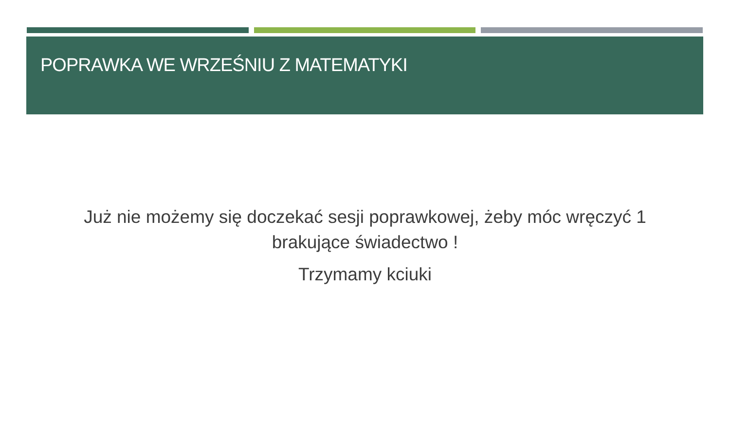POPRAWKA WE WRZEŚNIU Z MATEMATYKI
Już nie możemy się doczekać sesji poprawkowej, żeby móc wręczyć 1 brakujące świadectwo !
Trzymamy kciuki